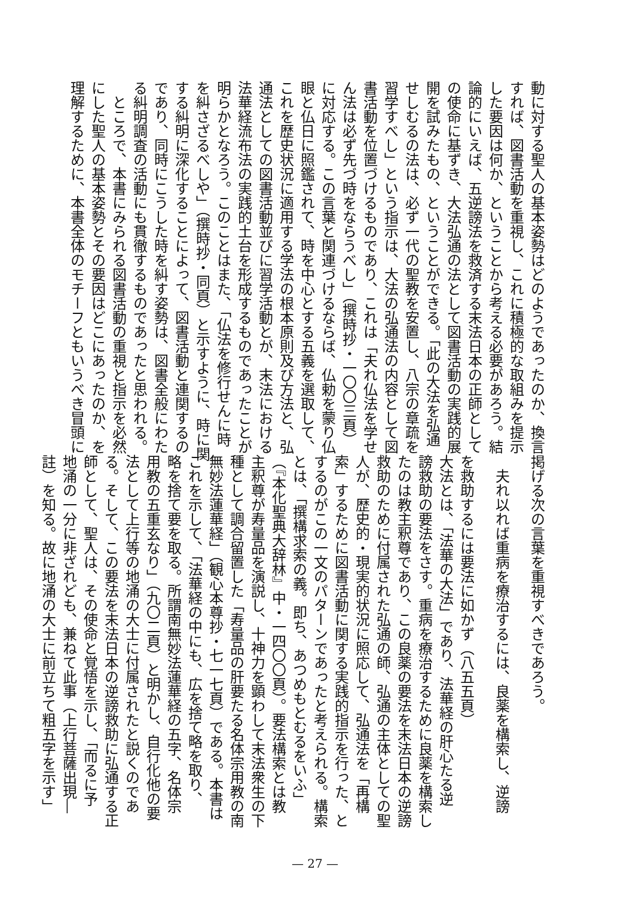動に対する聖人の基本姿勢はどのようであったのか、換言
すれば、図書活動を重視し、これに積極的な取組みを提示
した要因は何か、ということから考える必要があろう。結
論的にいえば、五逆謗法を救済する末法日本の正師として
の使命に基ずき、大法弘通の法として図書活動の実践的展
開を試みたもの、ということができる。「此の大法を弘通
せしむるの法は、必ず一代の聖教を安置し、八宗の章疏を
習学すべし」という指示は、大法の弘通法の内容として図
書活動を位置づけるものであり、これは「夫れ仏法を学せ
ん法は必ず先づ時をならうべし」（撰時抄・一〇〇三頁）
に対応する。この言葉と関連づけるならば、仏勅を蒙り仏
眼と仏日に照鑑されて、時を中心とする五義を選取して、
これを歴史状況に適用する学法の根本原則及び方法と、弘
通法としての図書活動並びに習学活動とが、末法における
法華経流布法の実践的土台を形成するものであったことが
明らかとなろう。このことはまた、「仏法を修行せんに時
を糾さざるべしや」（撰時抄・同頁）と示すように、時に関
する糾明に深化することによって、図書活動と連関するの
であり、同時にこうした時を糾す姿勢は、図書全般にわた
る糾明調査の活動にも貫徹するものであったと思われる。
　ところで、本書にみられる図書活動の重視と指示を必然
にした聖人の基本姿勢とその要因はどこにあったのか、を
理解するために、本書全体のモチーフともいうべき冒頭に
掲げる次の言葉を重視すべきであろう。
　夫れ以れば重病を療治するには、良薬を構索し、逆謗
を救助するには要法に如かず（八五五頁）
大法とは、「法華の大法」であり、法華経の肝心たる逆
謗救助の要法をさす。重病を療治するために良薬を構索し
たのは教主釈尊であり、この良薬の要法を末法日本の逆謗
救助のために付属された弘通の師、弘通の主体としての聖
人が、歴史的・現実的状況に照応して、弘通法を「再構
索」するために図書活動に関する実践的指示を行った、と
するのがこの一文のパターンであったと考えられる。構索
とは、「撰構求索の義。即ち、あつめもとむるをいふ」
（『本化聖典大辞林』中・一四〇〇頁）。要法構索とは教
主釈尊が寿量品を演説し、十神力を顕わして末法衆生の下
種として調合留置した「寿量品の肝要たる名体宗用教の南
無妙法蓮華経」（観心本尊抄・七一七頁）である。本書は
これを示して、「法華経の中にも、広を捨て略を取り、
略を捨て要を取る。所謂南無妙法蓮華経の五字、名体宗
用教の五重玄なり」（九〇二頁）と明かし、自行化他の要
法として上行等の地涌の大士に付属されたと説くのであ
る。そして、この要法を末法日本の逆謗救助に弘通する正
師として、聖人は、その使命と覚悟を示し、「而るに予
地涌の一分に非ざれども、兼ねて此事（上行菩薩出現―
註）を知る。故に地涌の大士に前立ちて粗五字を示す」
— 27 —